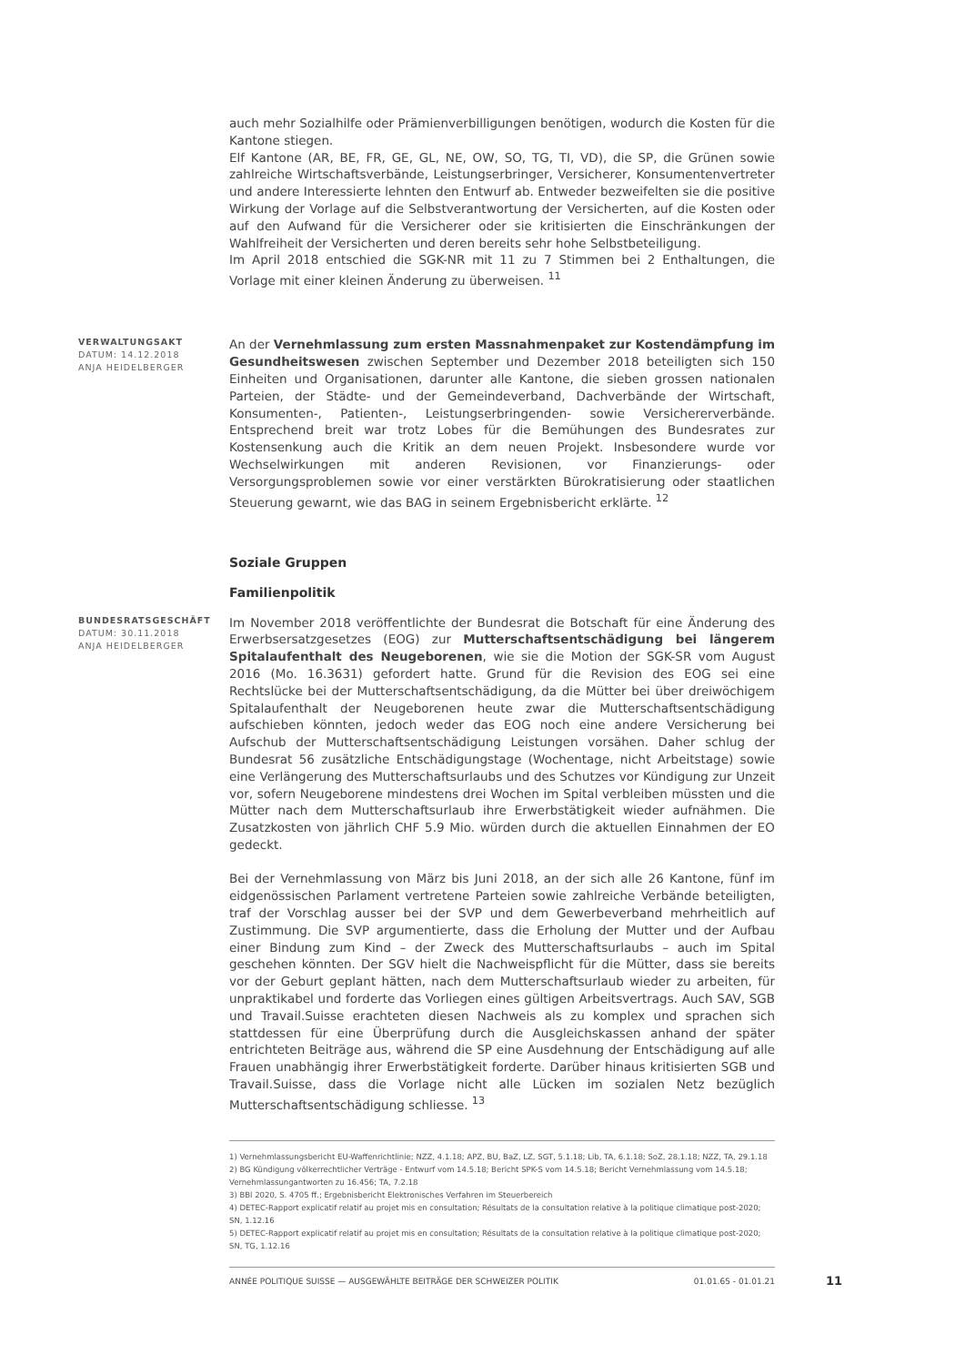auch mehr Sozialhilfe oder Prämienverbilligungen benötigen, wodurch die Kosten für die Kantone stiegen.
Elf Kantone (AR, BE, FR, GE, GL, NE, OW, SO, TG, TI, VD), die SP, die Grünen sowie zahlreiche Wirtschaftsverbände, Leistungserbringer, Versicherer, Konsumentenvertreter und andere Interessierte lehnten den Entwurf ab. Entweder bezweifelten sie die positive Wirkung der Vorlage auf die Selbstverantwortung der Versicherten, auf die Kosten oder auf den Aufwand für die Versicherer oder sie kritisierten die Einschränkungen der Wahlfreiheit der Versicherten und deren bereits sehr hohe Selbstbeteiligung.
Im April 2018 entschied die SGK-NR mit 11 zu 7 Stimmen bei 2 Enthaltungen, die Vorlage mit einer kleinen Änderung zu überweisen. <sup>11</sup>
VERWALTUNGSAKT
DATUM: 14.12.2018
ANJA HEIDELBERGER
An der Vernehmlassung zum ersten Massnahmenpaket zur Kostendämpfung im Gesundheitswesen zwischen September und Dezember 2018 beteiligten sich 150 Einheiten und Organisationen, darunter alle Kantone, die sieben grossen nationalen Parteien, der Städte- und der Gemeindeverband, Dachverbände der Wirtschaft, Konsumenten-, Patienten-, Leistungserbringenden- sowie Versichererverbände. Entsprechend breit war trotz Lobes für die Bemühungen des Bundesrates zur Kostensenkung auch die Kritik an dem neuen Projekt. Insbesondere wurde vor Wechselwirkungen mit anderen Revisionen, vor Finanzierungs- oder Versorgungsproblemen sowie vor einer verstärkten Bürokratisierung oder staatlichen Steuerung gewarnt, wie das BAG in seinem Ergebnisbericht erklärte. <sup>12</sup>
Soziale Gruppen
Familienpolitik
BUNDESRATSGESCHÄFT
DATUM: 30.11.2018
ANJA HEIDELBERGER
Im November 2018 veröffentlichte der Bundesrat die Botschaft für eine Änderung des Erwerbsersatzgesetzes (EOG) zur Mutterschaftsentschädigung bei längerem Spitalaufenthalt des Neugeborenen, wie sie die Motion der SGK-SR vom August 2016 (Mo. 16.3631) gefordert hatte. Grund für die Revision des EOG sei eine Rechtslücke bei der Mutterschaftsentschädigung, da die Mütter bei über dreiwöchigem Spitalaufenthalt der Neugeborenen heute zwar die Mutterschaftsentschädigung aufschieben könnten, jedoch weder das EOG noch eine andere Versicherung bei Aufschub der Mutterschaftsentschädigung Leistungen vorsähen. Daher schlug der Bundesrat 56 zusätzliche Entschädigungstage (Wochentage, nicht Arbeitstage) sowie eine Verlängerung des Mutterschaftsurlaubs und des Schutzes vor Kündigung zur Unzeit vor, sofern Neugeborene mindestens drei Wochen im Spital verbleiben müssten und die Mütter nach dem Mutterschaftsurlaub ihre Erwerbstätigkeit wieder aufnähmen. Die Zusatzkosten von jährlich CHF 5.9 Mio. würden durch die aktuellen Einnahmen der EO gedeckt.
Bei der Vernehmlassung von März bis Juni 2018, an der sich alle 26 Kantone, fünf im eidgenössischen Parlament vertretene Parteien sowie zahlreiche Verbände beteiligten, traf der Vorschlag ausser bei der SVP und dem Gewerbeverband mehrheitlich auf Zustimmung. Die SVP argumentierte, dass die Erholung der Mutter und der Aufbau einer Bindung zum Kind – der Zweck des Mutterschaftsurlaubs – auch im Spital geschehen könnten. Der SGV hielt die Nachweispflicht für die Mütter, dass sie bereits vor der Geburt geplant hätten, nach dem Mutterschaftsurlaub wieder zu arbeiten, für unpraktikabel und forderte das Vorliegen eines gültigen Arbeitsvertrags. Auch SAV, SGB und Travail.Suisse erachteten diesen Nachweis als zu komplex und sprachen sich stattdessen für eine Überprüfung durch die Ausgleichskassen anhand der später entrichteten Beiträge aus, während die SP eine Ausdehnung der Entschädigung auf alle Frauen unabhängig ihrer Erwerbstätigkeit forderte. Darüber hinaus kritisierten SGB und Travail.Suisse, dass die Vorlage nicht alle Lücken im sozialen Netz bezüglich Mutterschaftsentschädigung schliesse. <sup>13</sup>
1) Vernehmlassungsbericht EU-Waffenrichtlinie; NZZ, 4.1.18; APZ, BU, BaZ, LZ, SGT, 5.1.18; Lib, TA, 6.1.18; SoZ, 28.1.18; NZZ, TA, 29.1.18
2) BG Kündigung völkerrechtlicher Verträge - Entwurf vom 14.5.18; Bericht SPK-S vom 14.5.18; Bericht Vernehmlassung vom 14.5.18; Vernehmlassungantworten zu 16.456; TA, 7.2.18
3) BBl 2020, S. 4705 ff.; Ergebnisbericht Elektronisches Verfahren im Steuerbereich
4) DETEC-Rapport explicatif relatif au projet mis en consultation; Résultats de la consultation relative à la politique climatique post-2020; SN, 1.12.16
5) DETEC-Rapport explicatif relatif au projet mis en consultation; Résultats de la consultation relative à la politique climatique post-2020; SN, TG, 1.12.16
ANNÉE POLITIQUE SUISSE — AUSGEWÄHLTE BEITRÄGE DER SCHWEIZER POLITIK 01.01.65 - 01.01.21
11